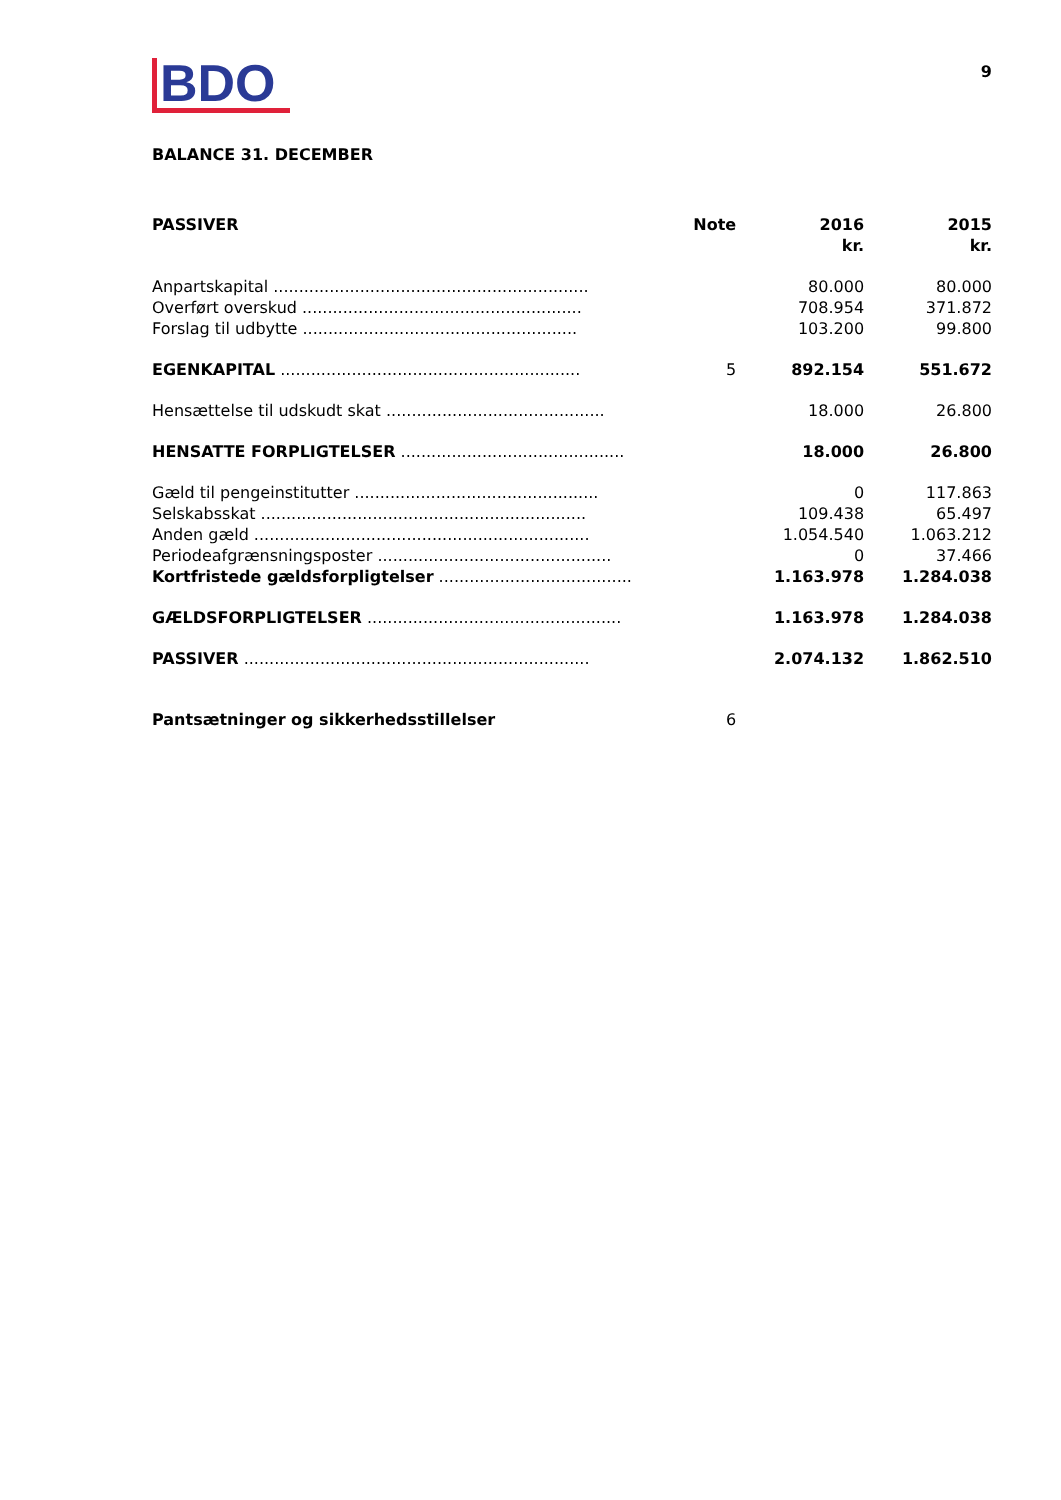BDO
9
BALANCE 31. DECEMBER
| PASSIVER | Note | 2016 kr. | 2015 kr. |
| --- | --- | --- | --- |
| Anpartskapital .............................................................. | | 80.000 | 80.000 |
| Overført overskud ....................................................... | | 708.954 | 371.872 |
| Forslag til udbytte ...................................................... | | 103.200 | 99.800 |
| EGENKAPITAL ........................................................... | 5 | 892.154 | 551.672 |
| Hensættelse til udskudt skat ........................................... | | 18.000 | 26.800 |
| HENSATTE FORPLIGTELSER ............................................ | | 18.000 | 26.800 |
| Gæld til pengeinstitutter ................................................ | | 0 | 117.863 |
| Selskabsskat ................................................................ | | 109.438 | 65.497 |
| Anden gæld .................................................................. | | 1.054.540 | 1.063.212 |
| Periodeafgrænsningsposter .............................................. | | 0 | 37.466 |
| Kortfristede gældsforpligtelser ...................................... | | 1.163.978 | 1.284.038 |
| GÆLDSFORPLIGTELSER .................................................. | | 1.163.978 | 1.284.038 |
| PASSIVER .................................................................... | | 2.074.132 | 1.862.510 |
| Pantsætninger og sikkerhedsstillelser | 6 | | |